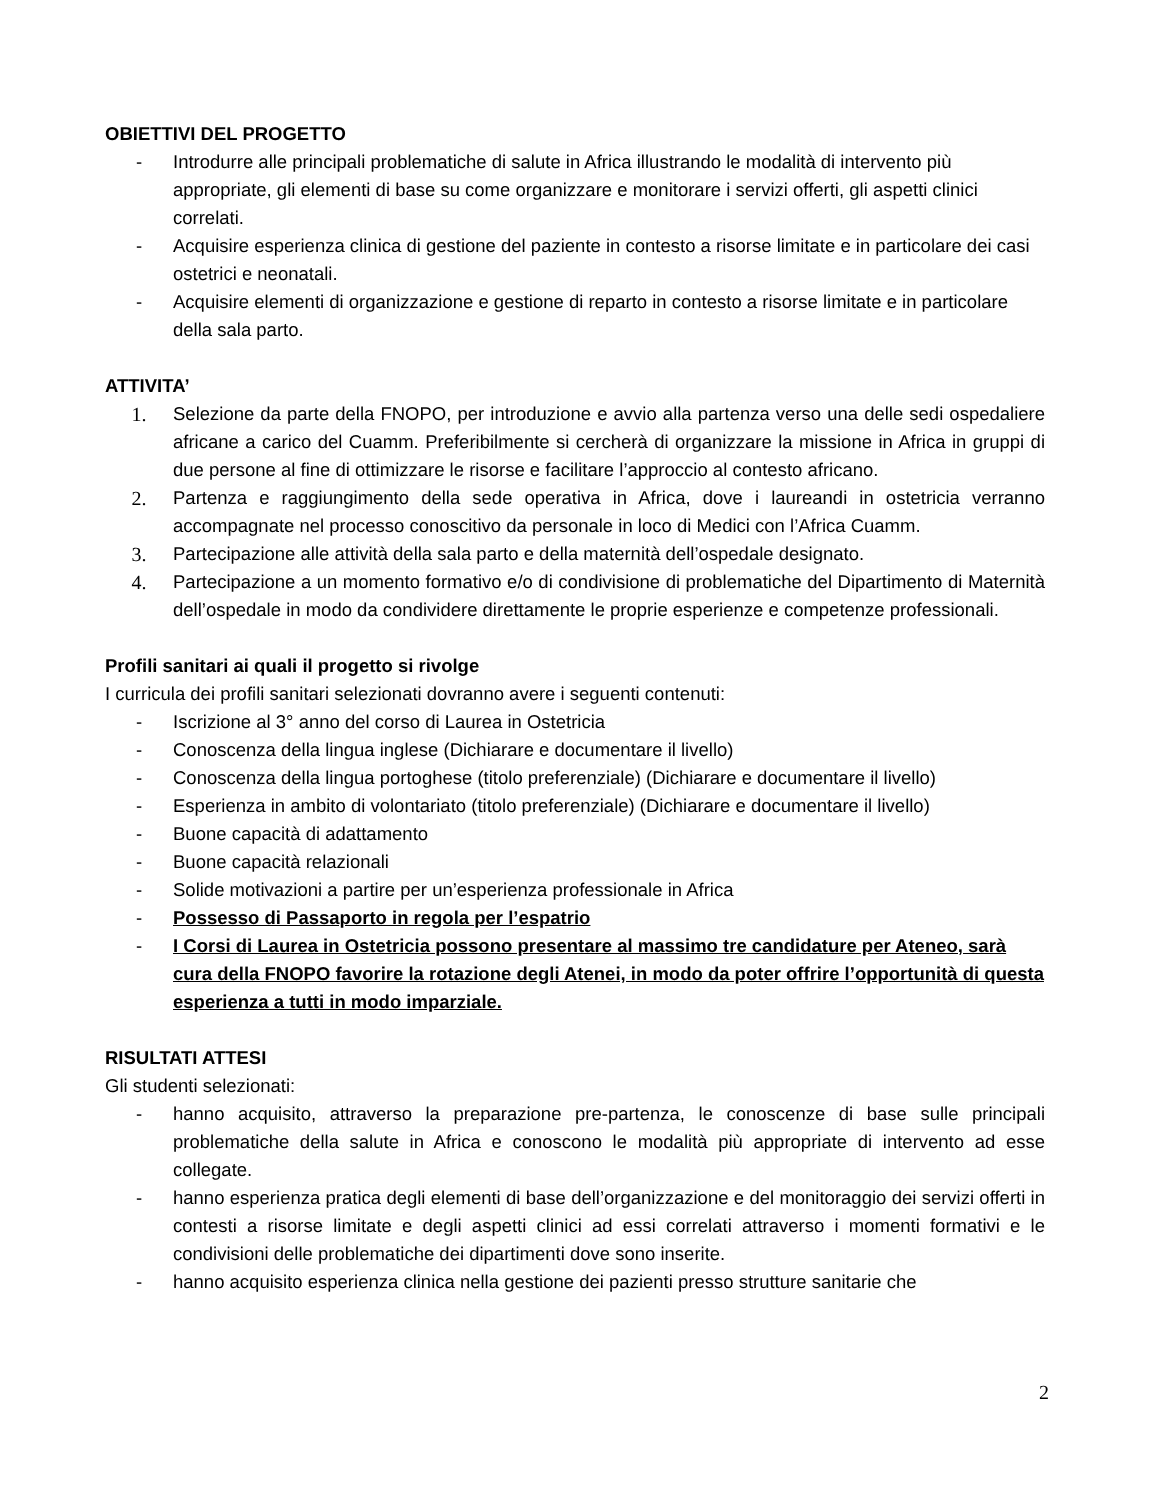OBIETTIVI DEL PROGETTO
- Introdurre alle principali problematiche di salute in Africa illustrando le modalità di intervento più appropriate, gli elementi di base su come organizzare e monitorare i servizi offerti, gli aspetti clinici correlati.
- Acquisire esperienza clinica di gestione del paziente in contesto a risorse limitate e in particolare dei casi ostetrici e neonatali.
- Acquisire elementi di organizzazione e gestione di reparto in contesto a risorse limitate e in particolare della sala parto.
ATTIVITA’
1. Selezione da parte della FNOPO, per introduzione e avvio alla partenza verso una delle sedi ospedaliere africane a carico del Cuamm. Preferibilmente si cercherà di organizzare la missione in Africa in gruppi di due persone al fine di ottimizzare le risorse e facilitare l’approccio al contesto africano.
2. Partenza e raggiungimento della sede operativa in Africa, dove i laureandi in ostetricia verranno accompagnate nel processo conoscitivo da personale in loco di Medici con l’Africa Cuamm.
3. Partecipazione alle attività della sala parto e della maternità dell’ospedale designato.
4. Partecipazione a un momento formativo e/o di condivisione di problematiche del Dipartimento di Maternità dell’ospedale in modo da condividere direttamente le proprie esperienze e competenze professionali.
Profili sanitari ai quali il progetto si rivolge
I curricula dei profili sanitari selezionati dovranno avere i seguenti contenuti:
- Iscrizione al 3° anno del corso di Laurea in Ostetricia
- Conoscenza della lingua inglese (Dichiarare e documentare il livello)
- Conoscenza della lingua portoghese (titolo preferenziale) (Dichiarare e documentare il livello)
- Esperienza in ambito di volontariato (titolo preferenziale) (Dichiarare e documentare il livello)
- Buone capacità di adattamento
- Buone capacità relazionali
- Solide motivazioni a partire per un’esperienza professionale in Africa
- Possesso di Passaporto in regola per l’espatrio
- I Corsi di Laurea in Ostetricia possono presentare al massimo tre candidature per Ateneo, sarà cura della FNOPO favorire la rotazione degli Atenei, in modo da poter offrire l’opportunità di questa esperienza a tutti in modo imparziale.
RISULTATI ATTESI
Gli studenti selezionati:
- hanno acquisito, attraverso la preparazione pre-partenza, le conoscenze di base sulle principali problematiche della salute in Africa e conoscono le modalità più appropriate di intervento ad esse collegate.
- hanno esperienza pratica degli elementi di base dell’organizzazione e del monitoraggio dei servizi offerti in contesti a risorse limitate e degli aspetti clinici ad essi correlati attraverso i momenti formativi e le condivisioni delle problematiche dei dipartimenti dove sono inserite.
- hanno acquisito esperienza clinica nella gestione dei pazienti presso strutture sanitarie che
2